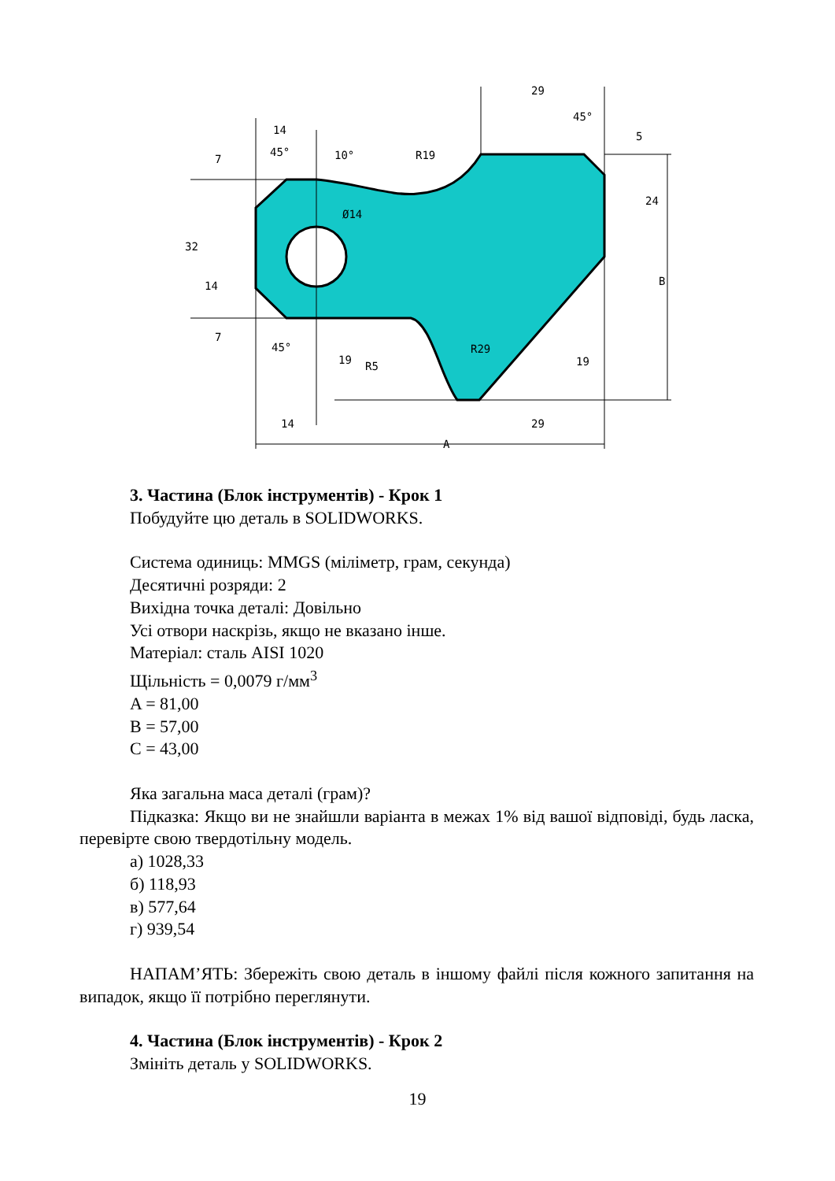29
14
45°
10°
R19
45°
5
24
32
14
7
7
19
45°
Ø14
R5
R29
19
B
14
29
A
3. Частина (Блок інструментів) - Крок 1
Побудуйте цю деталь в SOLIDWORKS.
Система одиниць: MMGS (міліметр, грам, секунда)
Десятичні розряди: 2
Вихідна точка деталі: Довільно
Усі отвори наскрізь, якщо не вказано інше.
Матеріал: сталь AISI 1020
Щільність = 0,0079 г/мм<sup>3</sup>
A = 81,00
B = 57,00
C = 43,00
Яка загальна маса деталі (грам)?
Підказка: Якщо ви не знайшли варіанта в межах 1% від вашої відповіді, будь ласка, перевірте свою твердотільну модель.
а) 1028,33
б) 118,93
в) 577,64
г) 939,54
НАПАМ’ЯТЬ: Збережіть свою деталь в іншому файлі після кожного запитання на випадок, якщо її потрібно переглянути.
4. Частина (Блок інструментів) - Крок 2
Змініть деталь у SOLIDWORKS.
19